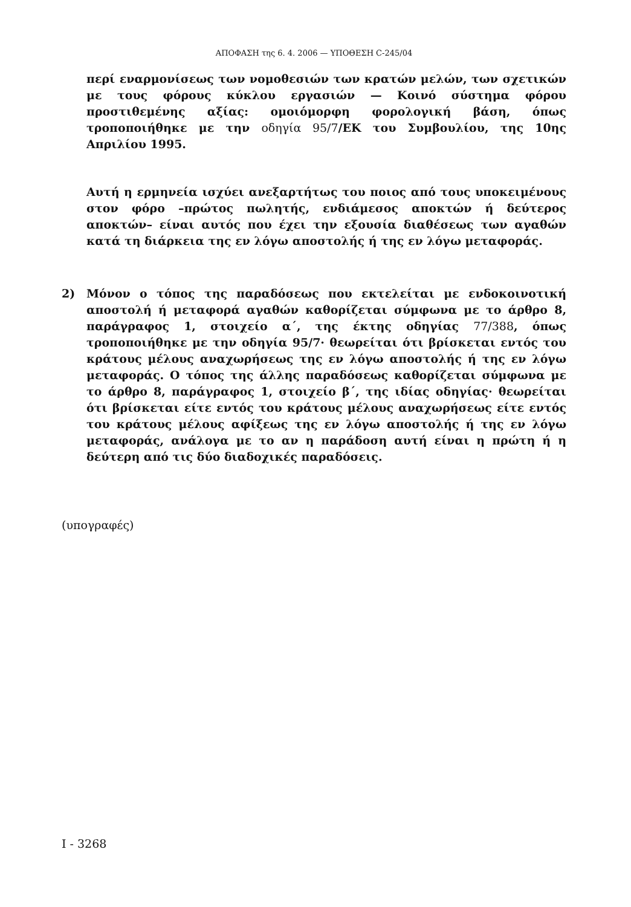ΑΠΟΦΑΣΗ της 6. 4. 2006 — ΥΠΟΘΕΣΗ C-245/04
περί εναρμονίσεως των νομοθεσιών των κρατών μελών, των σχετικών με τους φόρους κύκλου εργασιών — Κοινό σύστημα φόρου προστιθεμένης αξίας: ομοιόμορφη φορολογική βάση, όπως τροποποιήθηκε με την οδηγία 95/7/ΕΚ του Συμβουλίου, της 10ης Απριλίου 1995.
Αυτή η ερμηνεία ισχύει ανεξαρτήτως του ποιος από τους υποκειμένους στον φόρο –πρώτος πωλητής, ενδιάμεσος αποκτών ή δεύτερος αποκτών– είναι αυτός που έχει την εξουσία διαθέσεως των αγαθών κατά τη διάρκεια της εν λόγω αποστολής ή της εν λόγω μεταφοράς.
2) Μόνον ο τόπος της παραδόσεως που εκτελείται με ενδοκοινοτική αποστολή ή μεταφορά αγαθών καθορίζεται σύμφωνα με το άρθρο 8, παράγραφος 1, στοιχείο α΄, της έκτης οδηγίας 77/388, όπως τροποποιήθηκε με την οδηγία 95/7· θεωρείται ότι βρίσκεται εντός του κράτους μέλους αναχωρήσεως της εν λόγω αποστολής ή της εν λόγω μεταφοράς. Ο τόπος της άλλης παραδόσεως καθορίζεται σύμφωνα με το άρθρο 8, παράγραφος 1, στοιχείο β΄, της ιδίας οδηγίας· θεωρείται ότι βρίσκεται είτε εντός του κράτους μέλους αναχωρήσεως είτε εντός του κράτους μέλους αφίξεως της εν λόγω αποστολής ή της εν λόγω μεταφοράς, ανάλογα με το αν η παράδοση αυτή είναι η πρώτη ή η δεύτερη από τις δύο διαδοχικές παραδόσεις.
(υπογραφές)
I - 3268